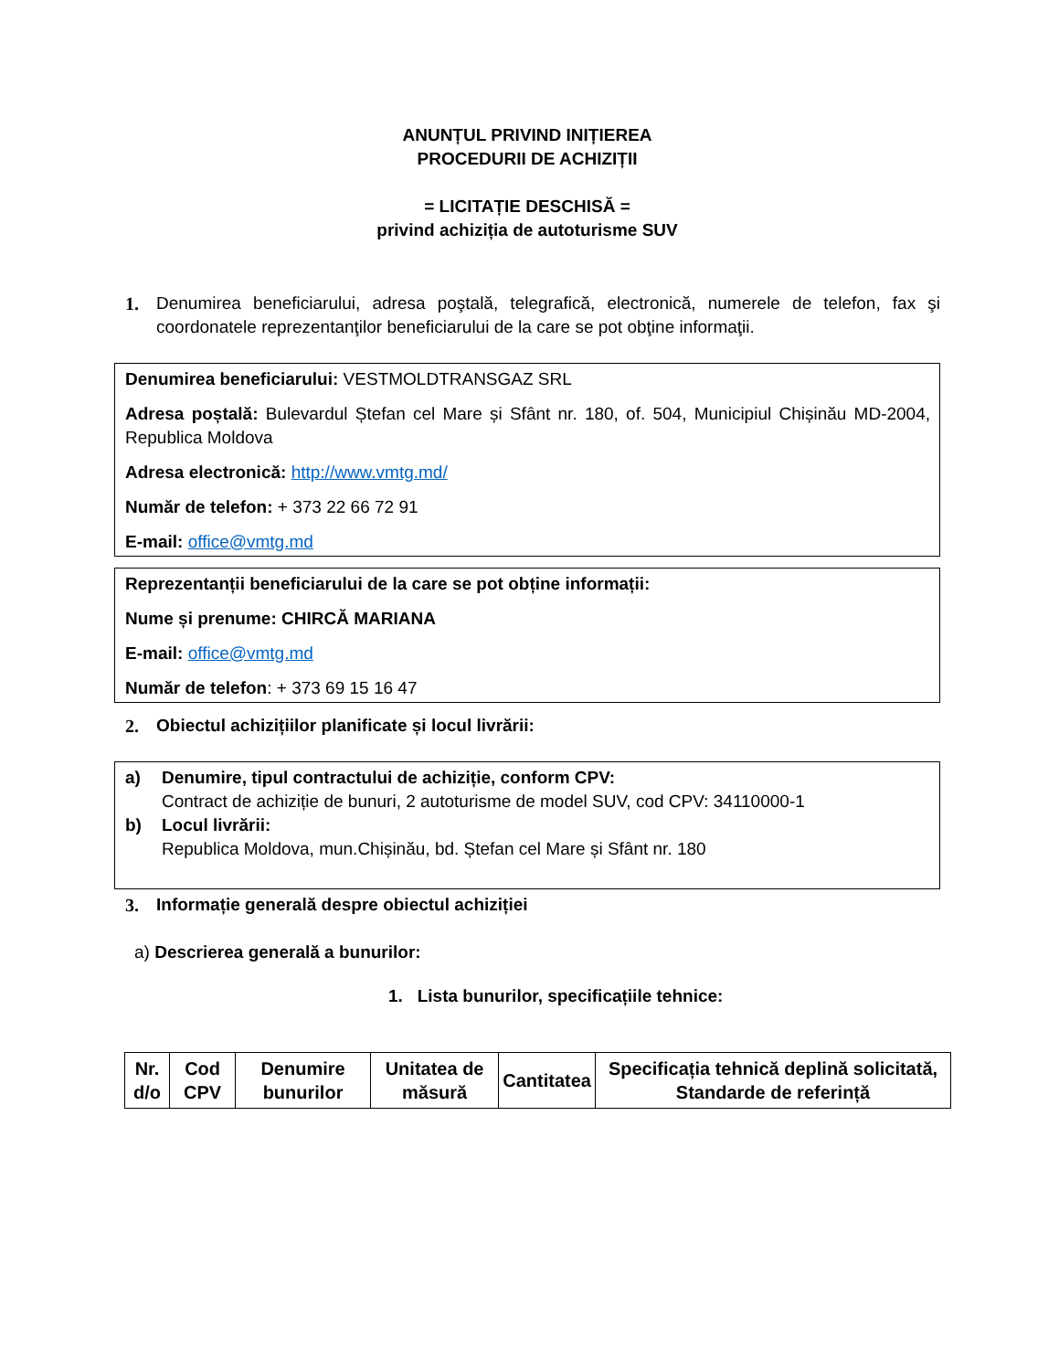ANUNȚUL PRIVIND INIȚIEREA
PROCEDURII DE ACHIZIȚII
= LICITAȚIE DESCHISĂ =
privind achiziția de autoturisme SUV
1. Denumirea beneficiarului, adresa poştală, telegrafică, electronică, numerele de telefon, fax şi coordonatele reprezentanţilor beneficiarului de la care se pot obţine informaţii.
Denumirea beneficiarului: VESTMOLDTRANSGAZ SRL
Adresa poștală: Bulevardul Ștefan cel Mare și Sfânt nr. 180, of. 504, Municipiul Chișinău MD-2004, Republica Moldova
Adresa electronică: http://www.vmtg.md/
Număr de telefon: + 373 22 66 72 91
E-mail: office@vmtg.md
Reprezentanții beneficiarului de la care se pot obține informații:
Nume și prenume: CHIRCĂ MARIANA
E-mail: office@vmtg.md
Număr de telefon: + 373 69 15 16 47
2. Obiectul achizițiilor planificate și locul livrării:
a) Denumire, tipul contractului de achiziție, conform CPV:
Contract de achiziție de bunuri, 2 autoturisme de model SUV, cod CPV: 34110000-1
b) Locul livrării:
Republica Moldova, mun.Chișinău, bd. Ștefan cel Mare și Sfânt nr. 180
3. Informație generală despre obiectul achiziției
a) Descrierea generală a bunurilor:
1. Lista bunurilor, specificațiile tehnice:
| Nr. d/o | Cod CPV | Denumire bunurilor | Unitatea de măsură | Cantitatea | Specificația tehnică deplină solicitată, Standarde de referință |
| --- | --- | --- | --- | --- | --- |